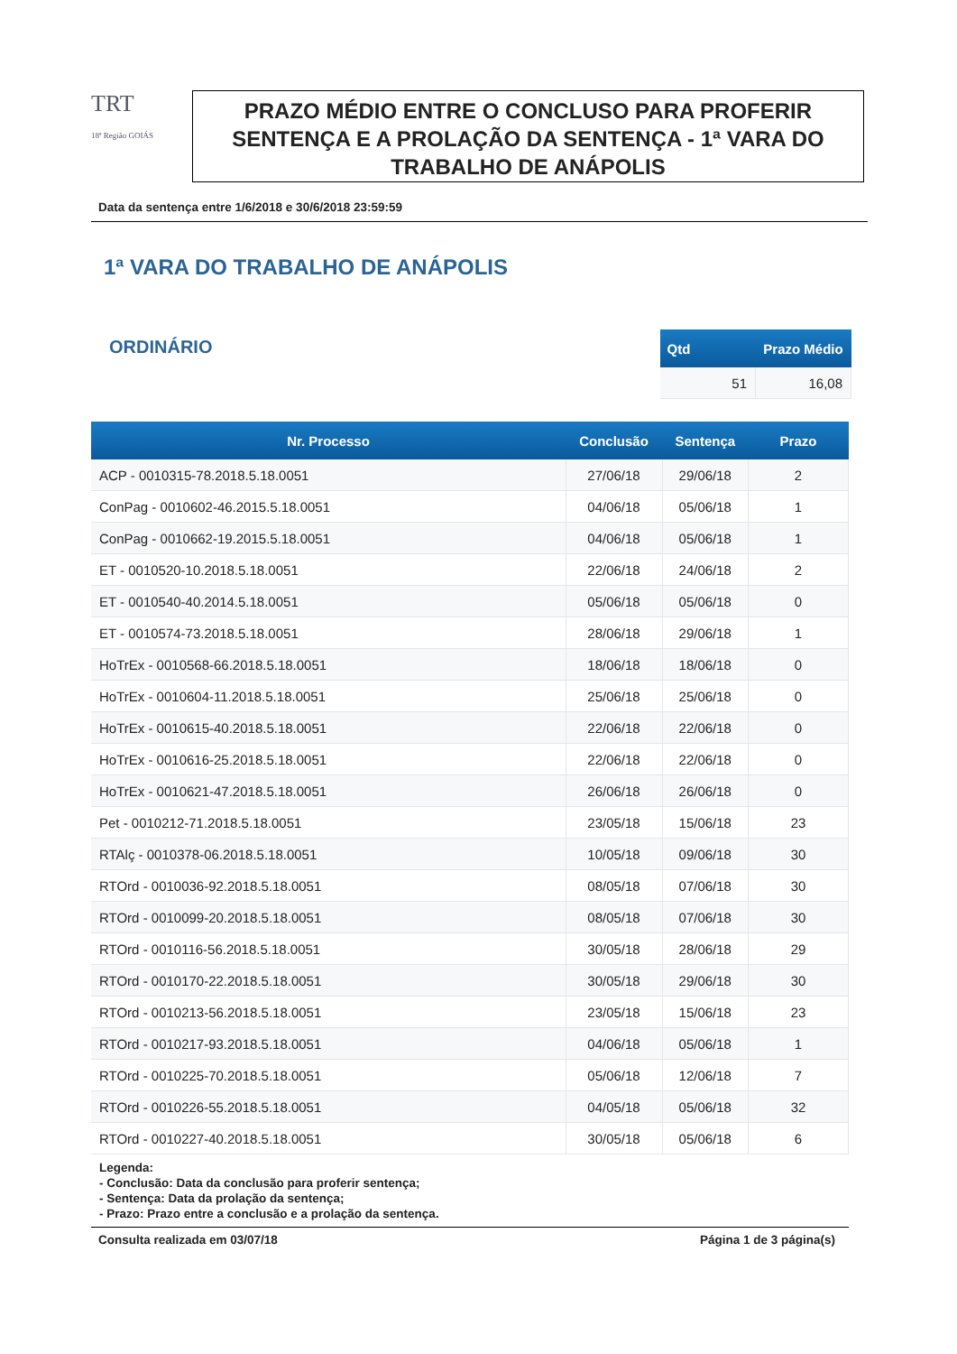TRT
18ª Região GOIÁS
PRAZO MÉDIO ENTRE O CONCLUSO PARA PROFERIR SENTENÇA E A PROLAÇÃO DA SENTENÇA - 1ª VARA DO TRABALHO DE ANÁPOLIS
Data da sentença entre 1/6/2018 e 30/6/2018 23:59:59
1ª VARA DO TRABALHO DE ANÁPOLIS
ORDINÁRIO
| Qtd | Prazo Médio |
| --- | --- |
| 51 | 16,08 |
| Nr. Processo | Conclusão | Sentença | Prazo |
| --- | --- | --- | --- |
| ACP - 0010315-78.2018.5.18.0051 | 27/06/18 | 29/06/18 | 2 |
| ConPag - 0010602-46.2015.5.18.0051 | 04/06/18 | 05/06/18 | 1 |
| ConPag - 0010662-19.2015.5.18.0051 | 04/06/18 | 05/06/18 | 1 |
| ET - 0010520-10.2018.5.18.0051 | 22/06/18 | 24/06/18 | 2 |
| ET - 0010540-40.2014.5.18.0051 | 05/06/18 | 05/06/18 | 0 |
| ET - 0010574-73.2018.5.18.0051 | 28/06/18 | 29/06/18 | 1 |
| HoTrEx - 0010568-66.2018.5.18.0051 | 18/06/18 | 18/06/18 | 0 |
| HoTrEx - 0010604-11.2018.5.18.0051 | 25/06/18 | 25/06/18 | 0 |
| HoTrEx - 0010615-40.2018.5.18.0051 | 22/06/18 | 22/06/18 | 0 |
| HoTrEx - 0010616-25.2018.5.18.0051 | 22/06/18 | 22/06/18 | 0 |
| HoTrEx - 0010621-47.2018.5.18.0051 | 26/06/18 | 26/06/18 | 0 |
| Pet - 0010212-71.2018.5.18.0051 | 23/05/18 | 15/06/18 | 23 |
| RTAlç - 0010378-06.2018.5.18.0051 | 10/05/18 | 09/06/18 | 30 |
| RTOrd - 0010036-92.2018.5.18.0051 | 08/05/18 | 07/06/18 | 30 |
| RTOrd - 0010099-20.2018.5.18.0051 | 08/05/18 | 07/06/18 | 30 |
| RTOrd - 0010116-56.2018.5.18.0051 | 30/05/18 | 28/06/18 | 29 |
| RTOrd - 0010170-22.2018.5.18.0051 | 30/05/18 | 29/06/18 | 30 |
| RTOrd - 0010213-56.2018.5.18.0051 | 23/05/18 | 15/06/18 | 23 |
| RTOrd - 0010217-93.2018.5.18.0051 | 04/06/18 | 05/06/18 | 1 |
| RTOrd - 0010225-70.2018.5.18.0051 | 05/06/18 | 12/06/18 | 7 |
| RTOrd - 0010226-55.2018.5.18.0051 | 04/05/18 | 05/06/18 | 32 |
| RTOrd - 0010227-40.2018.5.18.0051 | 30/05/18 | 05/06/18 | 6 |
Legenda:
- Conclusão: Data da conclusão para proferir sentença;
- Sentença: Data da prolação da sentença;
- Prazo: Prazo entre a conclusão e a prolação da sentença.
Consulta realizada em 03/07/18 Página 1 de 3 página(s)